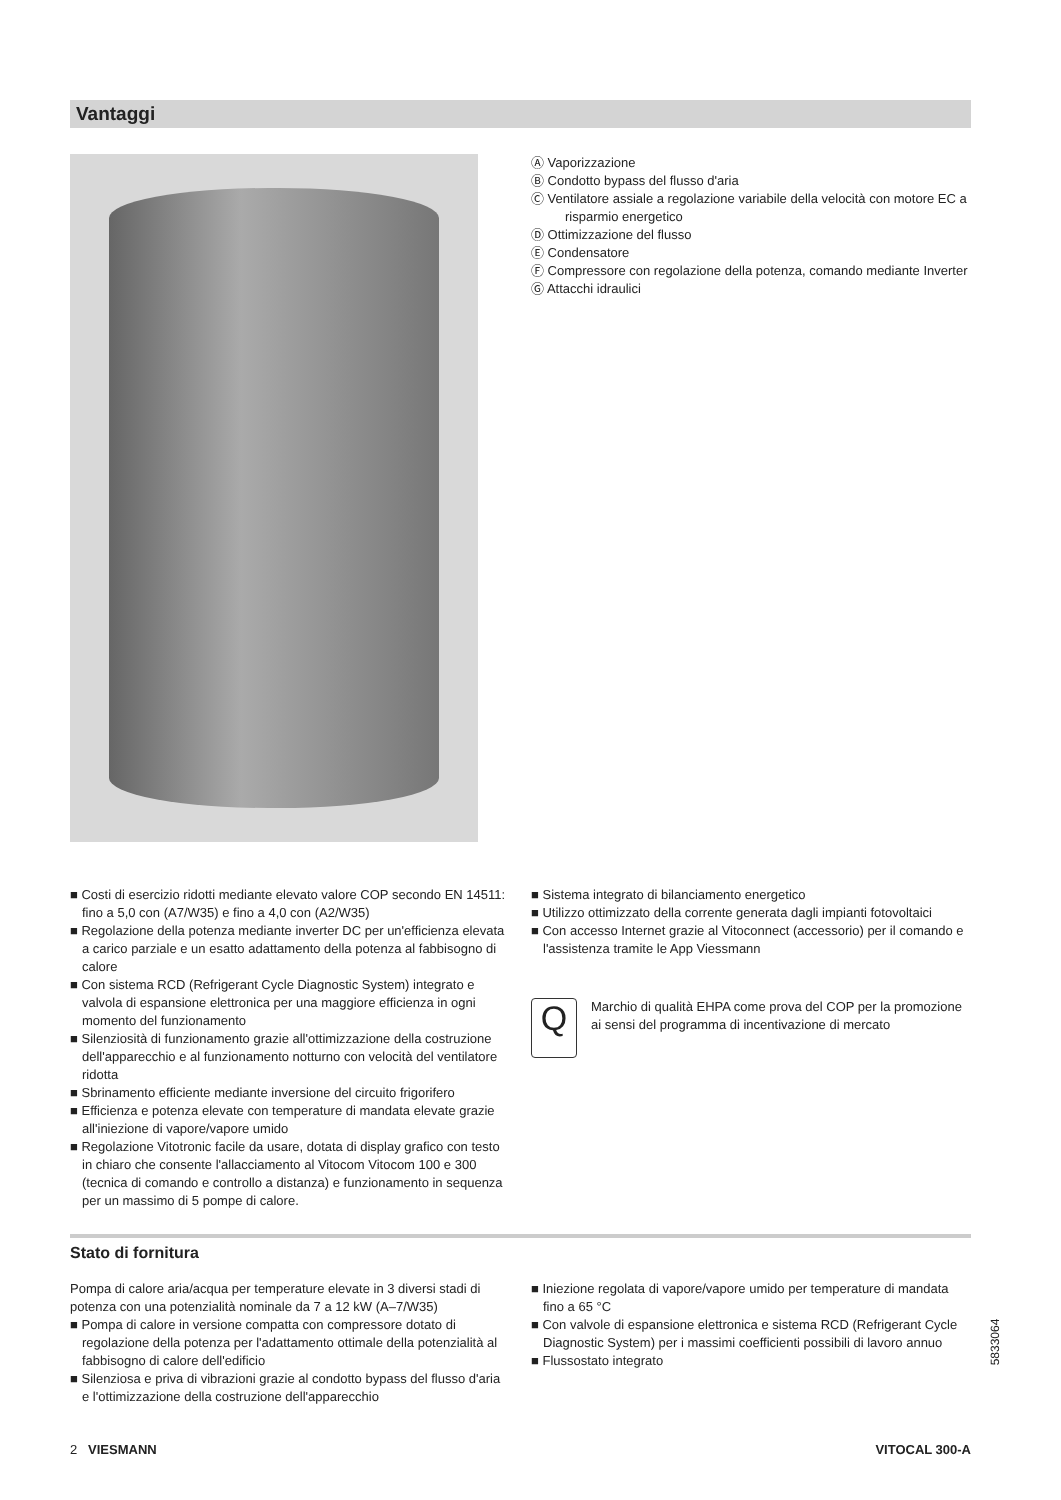Vantaggi
Ⓐ Vaporizzazione
Ⓑ Condotto bypass del flusso d'aria
Ⓒ Ventilatore assiale a regolazione variabile della velocità con motore EC a risparmio energetico
Ⓓ Ottimizzazione del flusso
Ⓔ Condensatore
Ⓕ Compressore con regolazione della potenza, comando mediante Inverter
Ⓖ Attacchi idraulici
■ Costi di esercizio ridotti mediante elevato valore COP secondo EN 14511: fino a 5,0 con (A7/W35) e fino a 4,0 con (A2/W35)
■ Regolazione della potenza mediante inverter DC per un'efficienza elevata a carico parziale e un esatto adattamento della potenza al fabbisogno di calore
■ Con sistema RCD (Refrigerant Cycle Diagnostic System) integrato e valvola di espansione elettronica per una maggiore efficienza in ogni momento del funzionamento
■ Silenziosità di funzionamento grazie all'ottimizzazione della costruzione dell'apparecchio e al funzionamento notturno con velocità del ventilatore ridotta
■ Sbrinamento efficiente mediante inversione del circuito frigorifero
■ Efficienza e potenza elevate con temperature di mandata elevate grazie all'iniezione di vapore/vapore umido
■ Regolazione Vitotronic facile da usare, dotata di display grafico con testo in chiaro che consente l'allacciamento al Vitocom Vitocom 100 e 300 (tecnica di comando e controllo a distanza) e funzionamento in sequenza per un massimo di 5 pompe di calore.
■ Sistema integrato di bilanciamento energetico
■ Utilizzo ottimizzato della corrente generata dagli impianti fotovoltaici
■ Con accesso Internet grazie al Vitoconnect (accessorio) per il comando e l'assistenza tramite le App Viessmann
Q
Marchio di qualità EHPA come prova del COP per la promozione ai sensi del programma di incentivazione di mercato
Stato di fornitura
Pompa di calore aria/acqua per temperature elevate in 3 diversi stadi di potenza con una potenzialità nominale da 7 a 12 kW (A–7/W35)
■ Pompa di calore in versione compatta con compressore dotato di regolazione della potenza per l'adattamento ottimale della potenzialità al fabbisogno di calore dell'edificio
■ Silenziosa e priva di vibrazioni grazie al condotto bypass del flusso d'aria e l'ottimizzazione della costruzione dell'apparecchio
■ Iniezione regolata di vapore/vapore umido per temperature di mandata fino a 65 °C
■ Con valvole di espansione elettronica e sistema RCD (Refrigerant Cycle Diagnostic System) per i massimi coefficienti possibili di lavoro annuo
■ Flussostato integrato
5833064
2 VIESMANN VITOCAL 300-A